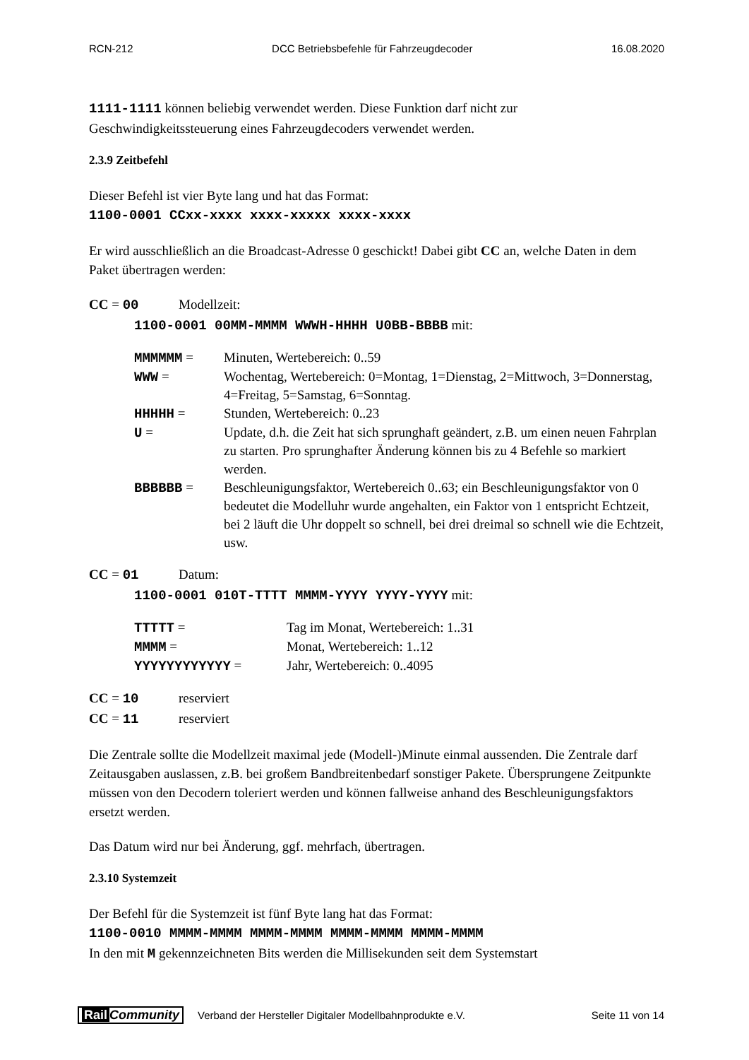RCN-212 DCC Betriebsbefehle für Fahrzeugdecoder 16.08.2020
1111-1111 können beliebig verwendet werden. Diese Funktion darf nicht zur Geschwindigkeitssteuerung eines Fahrzeugdecoders verwendet werden.
2.3.9 Zeitbefehl
Dieser Befehl ist vier Byte lang und hat das Format:
1100-0001 CCxx-xxxx xxxx-xxxxx xxxx-xxxx
Er wird ausschließlich an die Broadcast-Adresse 0 geschickt! Dabei gibt CC an, welche Daten in dem Paket übertragen werden:
CC = 00 Modellzeit:
1100-0001 00MM-MMMM WWWH-HHHH U0BB-BBBB mit:
| MMMMMM = | Minuten, Wertebereich: 0..59 |
| WWW = | Wochentag, Wertebereich: 0=Montag, 1=Dienstag, 2=Mittwoch, 3=Donnerstag, 4=Freitag, 5=Samstag, 6=Sonntag. |
| HHHHH = | Stunden, Wertebereich: 0..23 |
| U = | Update, d.h. die Zeit hat sich sprunghaft geändert, z.B. um einen neuen Fahrplan zu starten. Pro sprunghafter Änderung können bis zu 4 Befehle so markiert werden. |
| BBBBBB = | Beschleunigungsfaktor, Wertebereich 0..63; ein Beschleunigungsfaktor von 0 bedeutet die Modelluhr wurde angehalten, ein Faktor von 1 entspricht Echtzeit, bei 2 läuft die Uhr doppelt so schnell, bei drei dreimal so schnell wie die Echtzeit, usw. |
CC = 01 Datum:
1100-0001 010T-TTTT MMMM-YYYY YYYY-YYYY mit:
| TTTTT = | Tag im Monat, Wertebereich: 1..31 |
| MMMM = | Monat, Wertebereich: 1..12 |
| YYYYYYYYYYYY = | Jahr, Wertebereich: 0..4095 |
CC = 10 reserviert
CC = 11 reserviert
Die Zentrale sollte die Modellzeit maximal jede (Modell-)Minute einmal aussenden. Die Zentrale darf Zeitausgaben auslassen, z.B. bei großem Bandbreitenbedarf sonstiger Pakete. Übersprungene Zeitpunkte müssen von den Decodern toleriert werden und können fallweise anhand des Beschleunigungsfaktors ersetzt werden.
Das Datum wird nur bei Änderung, ggf. mehrfach, übertragen.
2.3.10 Systemzeit
Der Befehl für die Systemzeit ist fünf Byte lang hat das Format:
1100-0010 MMMM-MMMM MMMM-MMMM MMMM-MMMM MMMM-MMMM
In den mit M gekennzeichneten Bits werden die Millisekunden seit dem Systemstart
Rail Community Verband der Hersteller Digitaler Modellbahnprodukte e.V. Seite 11 von 14